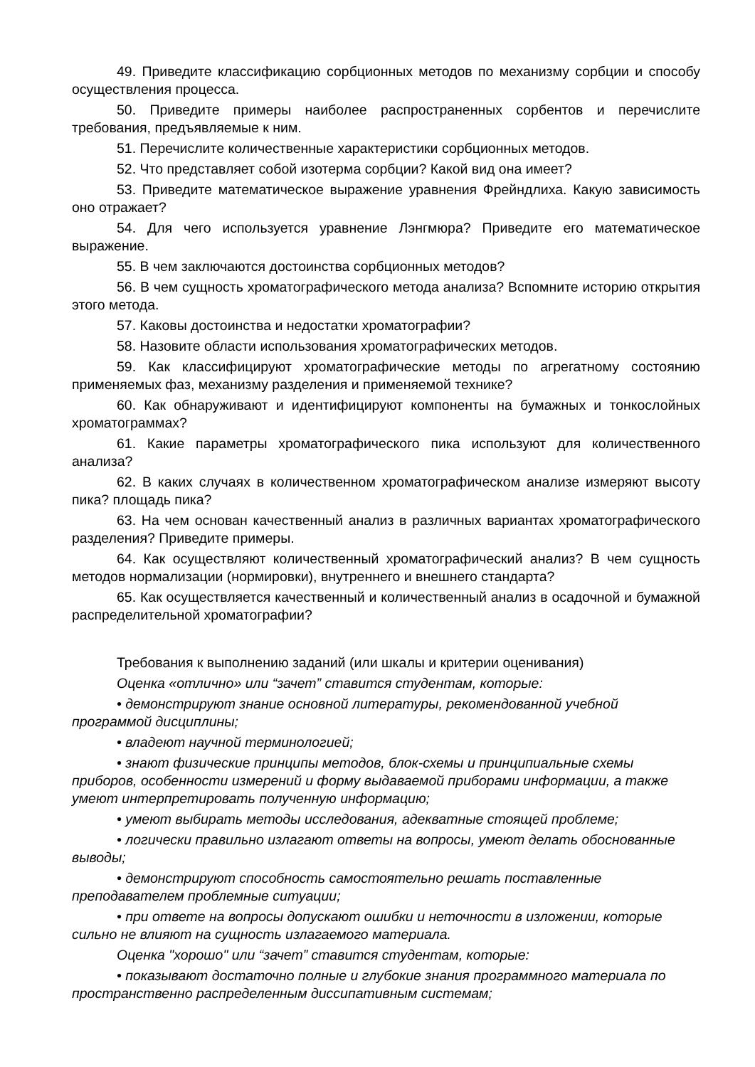49. Приведите классификацию сорбционных методов по механизму сорбции и способу осуществления процесса.
50. Приведите примеры наиболее распространенных сорбентов и перечислите требования, предъявляемые к ним.
51. Перечислите количественные характеристики сорбционных методов.
52. Что представляет собой изотерма сорбции? Какой вид она имеет?
53. Приведите математическое выражение уравнения Фрейндлиха. Какую зависимость оно отражает?
54. Для чего используется уравнение Лэнгмюра? Приведите его математическое выражение.
55. В чем заключаются достоинства сорбционных методов?
56. В чем сущность хроматографического метода анализа? Вспомните историю открытия этого метода.
57. Каковы достоинства и недостатки хроматографии?
58. Назовите области использования хроматографических методов.
59. Как классифицируют хроматографические методы по агрегатному состоянию применяемых фаз, механизму разделения и применяемой технике?
60. Как обнаруживают и идентифицируют компоненты на бумажных и тонкослойных хроматограммах?
61. Какие параметры хроматографического пика используют для количественного анализа?
62. В каких случаях в количественном хроматографическом анализе измеряют высоту пика? площадь пика?
63. На чем основан качественный анализ в различных вариантах хроматографического разделения? Приведите примеры.
64. Как осуществляют количественный хроматографический анализ? В чем сущность методов нормализации (нормировки), внутреннего и внешнего стандарта?
65. Как осуществляется качественный и количественный анализ в осадочной и бумажной распределительной хроматографии?
Требования к выполнению заданий (или шкалы и критерии оценивания)
Оценка «отлично» или “зачет” ставится студентам, которые:
• демонстрируют знание основной литературы, рекомендованной учебной программой дисциплины;
• владеют научной терминологией;
• знают физические принципы методов, блок-схемы и принципиальные схемы приборов, особенности измерений и форму выдаваемой приборами информации, а также умеют интерпретировать полученную информацию;
• умеют выбирать методы исследования, адекватные стоящей проблеме;
• логически правильно излагают ответы на вопросы, умеют делать обоснованные выводы;
• демонстрируют способность самостоятельно решать поставленные преподавателем проблемные ситуации;
• при ответе на вопросы допускают ошибки и неточности в изложении, которые сильно не влияют на сущность излагаемого материала.
Оценка "хорошо" или “зачет” ставится студентам, которые:
• показывают достаточно полные и глубокие знания программного материала по пространственно распределенным диссипативным системам;